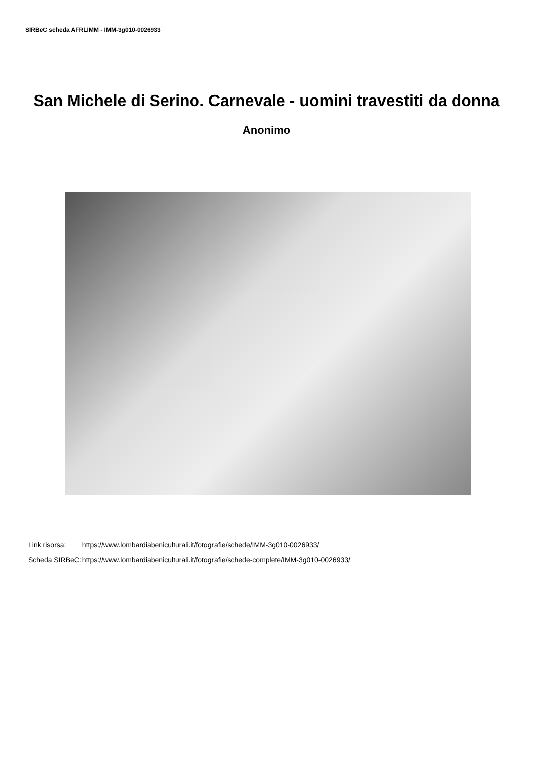SIRBeC scheda AFRLIMM - IMM-3g010-0026933
San Michele di Serino. Carnevale - uomini travestiti da donna
Anonimo
| Link risorsa: | https://www.lombardiabeniculturali.it/fotografie/schede/IMM-3g010-0026933/ |
| Scheda SIRBeC: | https://www.lombardiabeniculturali.it/fotografie/schede-complete/IMM-3g010-0026933/ |